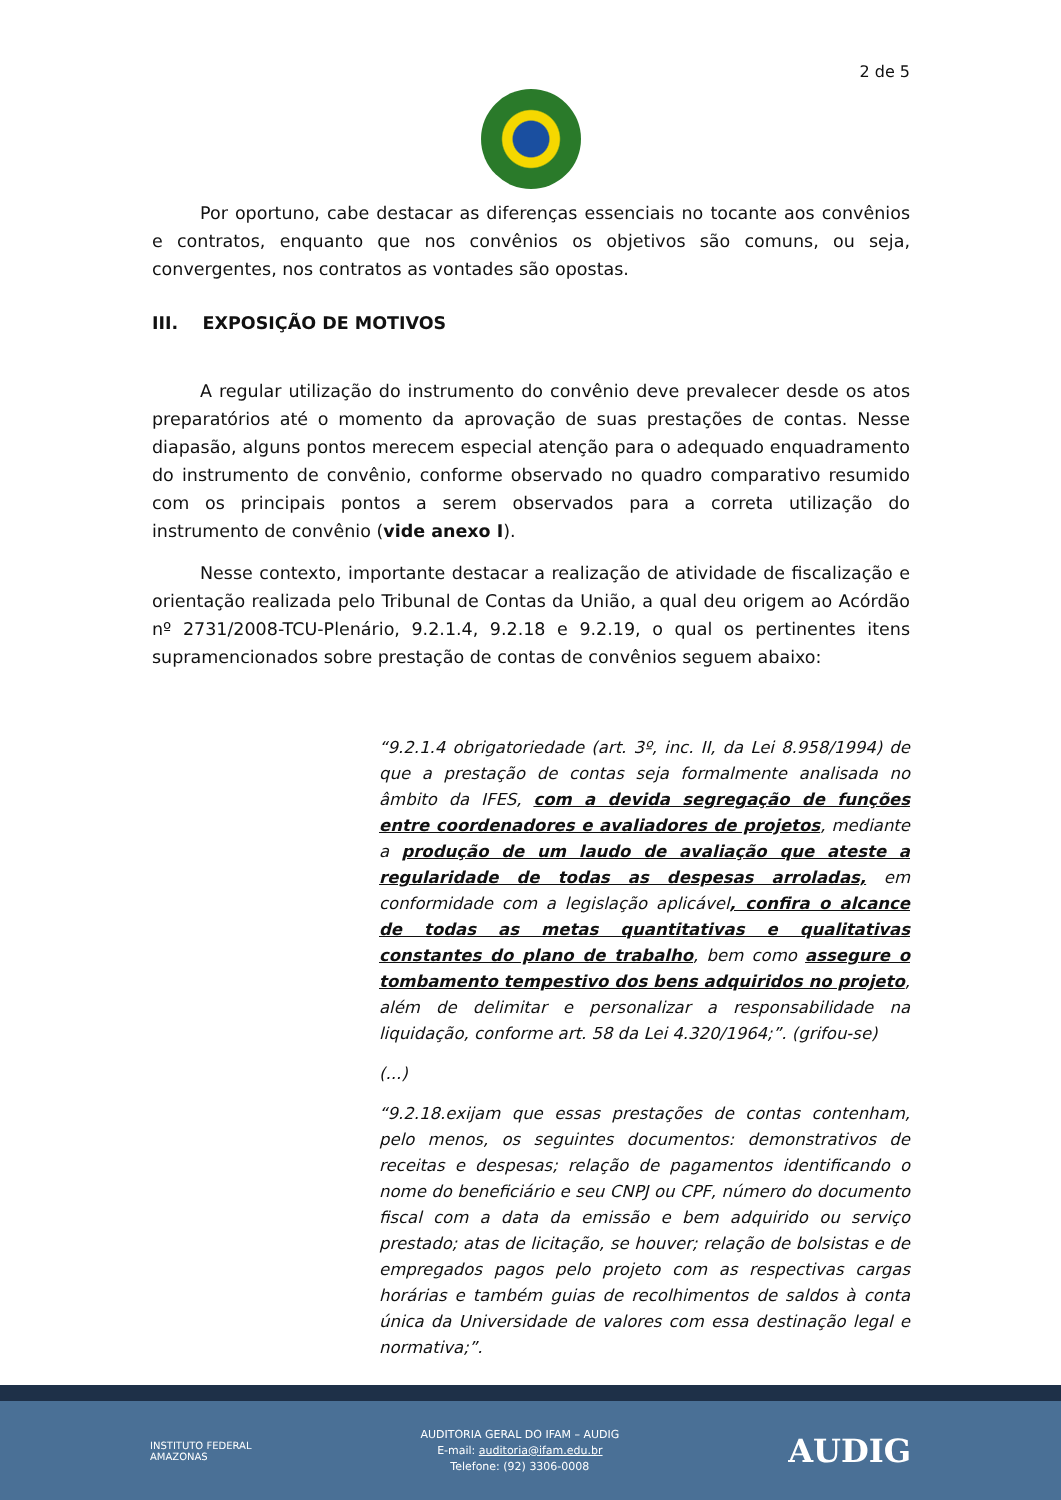2 de 5
Por oportuno, cabe destacar as diferenças essenciais no tocante aos convênios e contratos, enquanto que nos convênios os objetivos são comuns, ou seja, convergentes, nos contratos as vontades são opostas.
III. EXPOSIÇÃO DE MOTIVOS
A regular utilização do instrumento do convênio deve prevalecer desde os atos preparatórios até o momento da aprovação de suas prestações de contas. Nesse diapasão, alguns pontos merecem especial atenção para o adequado enquadramento do instrumento de convênio, conforme observado no quadro comparativo resumido com os principais pontos a serem observados para a correta utilização do instrumento de convênio (vide anexo I).
Nesse contexto, importante destacar a realização de atividade de fiscalização e orientação realizada pelo Tribunal de Contas da União, a qual deu origem ao Acórdão nº 2731/2008-TCU-Plenário, 9.2.1.4, 9.2.18 e 9.2.19, o qual os pertinentes itens supramencionados sobre prestação de contas de convênios seguem abaixo:
“9.2.1.4 obrigatoriedade (art. 3º, inc. II, da Lei 8.958/1994) de que a prestação de contas seja formalmente analisada no âmbito da IFES, com a devida segregação de funções entre coordenadores e avaliadores de projetos, mediante a produção de um laudo de avaliação que ateste a regularidade de todas as despesas arroladas, em conformidade com a legislação aplicável, confira o alcance de todas as metas quantitativas e qualitativas constantes do plano de trabalho, bem como assegure o tombamento tempestivo dos bens adquiridos no projeto, além de delimitar e personalizar a responsabilidade na liquidação, conforme art. 58 da Lei 4.320/1964;”. (grifou-se)
(...)
“9.2.18.exijam que essas prestações de contas contenham, pelo menos, os seguintes documentos: demonstrativos de receitas e despesas; relação de pagamentos identificando o nome do beneficiário e seu CNPJ ou CPF, número do documento fiscal com a data da emissão e bem adquirido ou serviço prestado; atas de licitação, se houver; relação de bolsistas e de empregados pagos pelo projeto com as respectivas cargas horárias e também guias de recolhimentos de saldos à conta única da Universidade de valores com essa destinação legal e normativa;”.
INSTITUTO FEDERAL
AMAZONAS
AUDITORIA GERAL DO IFAM – AUDIG
E-mail: auditoria@ifam.edu.br
Telefone: (92) 3306-0008
AUDIG